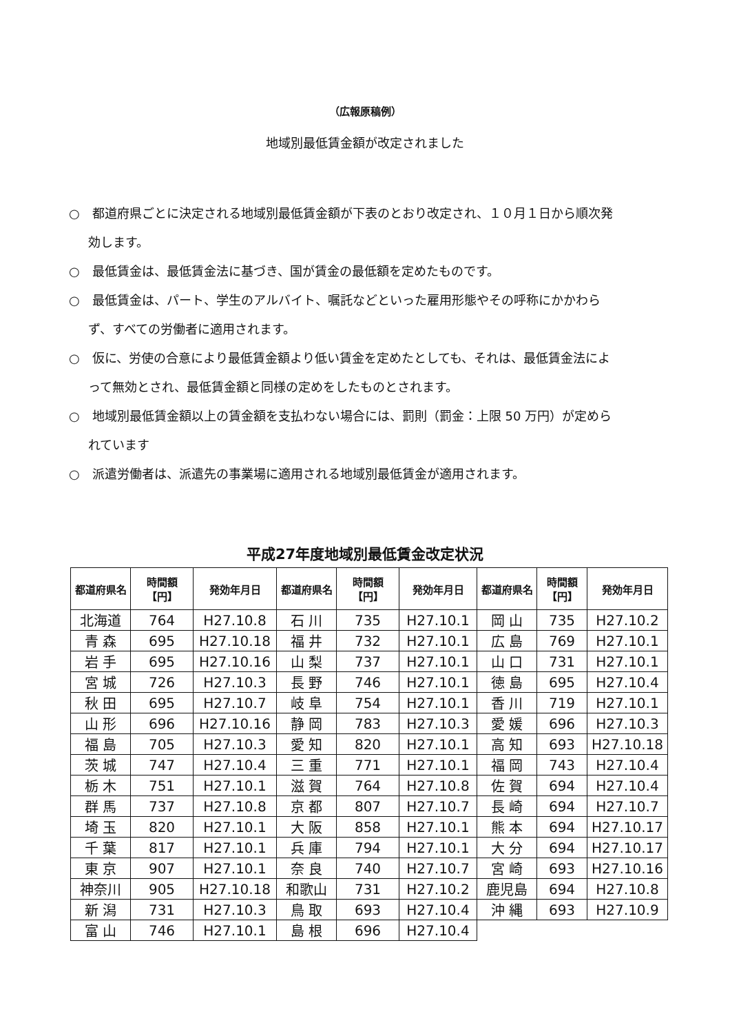（広報原稿例）
地域別最低賃金額が改定されました
○　都道府県ごとに決定される地域別最低賃金額が下表のとおり改定され、１０月１日から順次発効します。
○　最低賃金は、最低賃金法に基づき、国が賃金の最低額を定めたものです。
○　最低賃金は、パート、学生のアルバイト、嘱託などといった雇用形態やその呼称にかかわらず、すべての労働者に適用されます。
○　仮に、労使の合意により最低賃金額より低い賃金を定めたとしても、それは、最低賃金法によって無効とされ、最低賃金額と同様の定めをしたものとされます。
○　地域別最低賃金額以上の賃金額を支払わない場合には、罰則（罰金：上限 50 万円）が定められています
○　派遣労働者は、派遣先の事業場に適用される地域別最低賃金が適用されます。
平成27年度地域別最低賃金改定状況
| 都道府県名 | 時間額 【円】 | 発効年月日 | 都道府県名 | 時間額 【円】 | 発効年月日 | 都道府県名 | 時間額 【円】 | 発効年月日 |
| --- | --- | --- | --- | --- | --- | --- | --- | --- |
| 北海道 | 764 | H27.10.8 | 石 川 | 735 | H27.10.1 | 岡 山 | 735 | H27.10.2 |
| 青 森 | 695 | H27.10.18 | 福 井 | 732 | H27.10.1 | 広 島 | 769 | H27.10.1 |
| 岩 手 | 695 | H27.10.16 | 山 梨 | 737 | H27.10.1 | 山 口 | 731 | H27.10.1 |
| 宮 城 | 726 | H27.10.3 | 長 野 | 746 | H27.10.1 | 徳 島 | 695 | H27.10.4 |
| 秋 田 | 695 | H27.10.7 | 岐 阜 | 754 | H27.10.1 | 香 川 | 719 | H27.10.1 |
| 山 形 | 696 | H27.10.16 | 静 岡 | 783 | H27.10.3 | 愛 媛 | 696 | H27.10.3 |
| 福 島 | 705 | H27.10.3 | 愛 知 | 820 | H27.10.1 | 高 知 | 693 | H27.10.18 |
| 茨 城 | 747 | H27.10.4 | 三 重 | 771 | H27.10.1 | 福 岡 | 743 | H27.10.4 |
| 栃 木 | 751 | H27.10.1 | 滋 賀 | 764 | H27.10.8 | 佐 賀 | 694 | H27.10.4 |
| 群 馬 | 737 | H27.10.8 | 京 都 | 807 | H27.10.7 | 長 崎 | 694 | H27.10.7 |
| 埼 玉 | 820 | H27.10.1 | 大 阪 | 858 | H27.10.1 | 熊 本 | 694 | H27.10.17 |
| 千 葉 | 817 | H27.10.1 | 兵 庫 | 794 | H27.10.1 | 大 分 | 694 | H27.10.17 |
| 東 京 | 907 | H27.10.1 | 奈 良 | 740 | H27.10.7 | 宮 崎 | 693 | H27.10.16 |
| 神奈川 | 905 | H27.10.18 | 和歌山 | 731 | H27.10.2 | 鹿児島 | 694 | H27.10.8 |
| 新 潟 | 731 | H27.10.3 | 鳥 取 | 693 | H27.10.4 | 沖 縄 | 693 | H27.10.9 |
| 富 山 | 746 | H27.10.1 | 島 根 | 696 | H27.10.4 | | | |